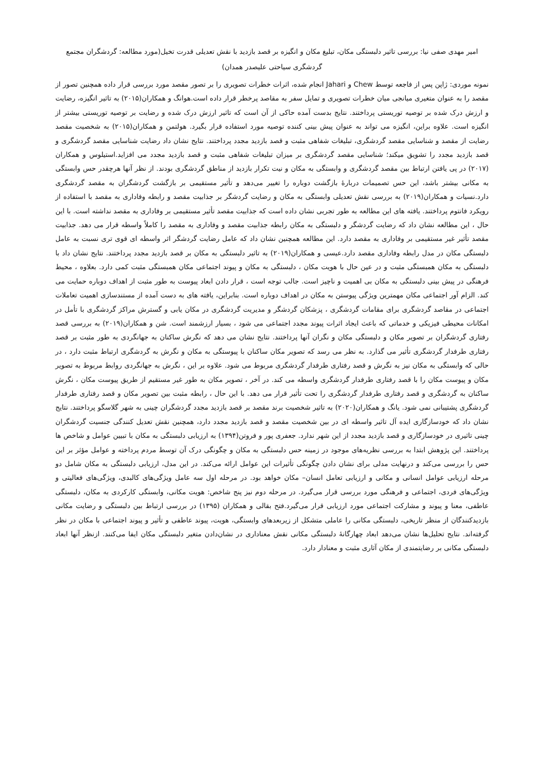امیر مهدی صفی نیا: بررسی تاثیر دلبستگی مکان، تبلیغ مکان و انگیزه بر قصد بازدید با نقش تعدیلی قدرت تخیل(مورد مطالعه: گردشگران مجتمع گردشگری سیاحتی علیصدر همدان)
نمونه موردی: ژاپن پس از فاجعه توسط Chew و Jahari انجام شده، اثرات خطرات تصویری را بر تصور مقصد مورد بررسی قرار داده همچنین تصور از مقصد را به عنوان متغیری میانجی میان خطرات تصویری و تمایل سفر به مقاصد پرخطر قرار داده است.هوانگ و همکاران(۲۰۱۵) به تاثیر انگیزه، رضایت و ارزش درک شده بر توصیه توریستی پرداختند. نتایج بدست آمده حاکی از آن است که تاثیر ارزش درک شده و رضایت بر توصیه توریستی بیشتر از انگیزه است. علاوه براین، انگیزه می تواند به عنوان پیش بینی کننده توصیه مورد استفاده قرار بگیرد. هولتمن و همکاران(۲۰۱۵) به شخصیت مقصد رضایت از مقصد و شناسایی مقصد گردشگری، تبلیغات شفاهی مثبت و قصد بازدید مجدد پرداختند. نتایج نشان داد رضایت شناسایی مقصد گردشگری و قصد بازدید مجدد را تشویق میکند؛ شناسایی مقصد گردشگری بر میزان تبلیغات شفاهی مثبت و قصد بازدید مجدد می افزاید.استیلوس و همکاران (۲۰۱۷) در پی یافتن ارتباط بین مقصد گردشگری و وابستگی به مکان و نیت تکرار بازدید از مناطق گردشگری بودند. از نظر آنها هرچقدر حس وابستگی به مکانی بیشتر باشد، این حس تصمیمات دربارۀ بازگشت دوباره را تغییر می‌دهد و تأثیر مستقیمی بر بازگشت گردشگران به مقصد گردشگری دارد.نسیات و همکاران(۲۰۱۹) به بررسی نقش تعدیلی وابستگی به مکان و رضایت گردشگر بر جذابیت مقصد و رابطه وفاداری به مقصد با استفاده از رویکرد فانتوم پرداختند. یافته های این مطالعه به طور تجربی نشان داده است که جذابیت مقصد تأثیر مستقیمی بر وفاداری به مقصد نداشته است. با این حال ، این مطالعه نشان داد که رضایت گردشگر و دلبستگی به مکان رابطه جذابیت مقصد و وفاداری به مقصد را کاملاً واسطه قرار می دهد. جذابیت مقصد تأثیر غیر مستقیمی بر وفاداری به مقصد دارد. این مطالعه همچنین نشان داد که عامل رضایت گردشگر اثر واسطه ای قوی تری نسبت به عامل دلبستگی مکان در مدل رابطه وفاداری مقصد دارد.عیسی و همکاران(۲۰۱۹) به تاثیر دلبستگی به مکان بر قصد بازدید مجدد پرداختند. نتایج نشان داد با دلبستگی به مکان همبستگی مثبت و در عین حال با هویت مکان ، دلبستگی به مکان و پیوند اجتماعی مکان همبستگی مثبت کمی دارد. بعلاوه ، محیط فرهنگی در پیش بینی دلبستگی به مکان بی اهمیت و ناچیز است. جالب توجه است ، قرار دادن ابعاد پیوست به طور مثبت از اهداف دوباره حمایت می کند. الزام آور اجتماعی مکان مهمترین ویژگی پیوستن به مکان در اهداف دوباره است. بنابراین، یافته های به دست آمده از مستندسازی اهمیت تعاملات اجتماعی در مقاصد گردشگری برای مقامات گردشگری ، پزشکان گردشگر و مدیریت گردشگری در مکان یابی و گسترش مراکز گردشگری با تأمل در امکانات محیطی فیزیکی و خدماتی که باعث ایجاد اثرات پیوند مجدد اجتماعی می شود ، بسیار ارزشمند است. شن و همکاران(۲۰۱۹) به بررسی قصد رفتاری گردشگران بر تصویر مکان و دلبستگی مکان و نگران آنها پرداختند. نتایج نشان می دهد که نگرش ساکنان به جهانگردی به طور مثبت بر قصد رفتاری طرفدار گردشگری تأثیر می گذارد. به نظر می رسد که تصویر مکان ساکنان با پیوستگی به مکان و نگرش به گردشگری ارتباط مثبت دارد ، در حالی که وابستگی به مکان نیز به نگرش و قصد رفتاری طرفدار گردشگری مربوط می شود. علاوه بر این ، نگرش به جهانگردی روابط مربوط به تصویر مکان و پیوست مکان را با قصد رفتاری طرفدار گردشگری واسطه می کند. در آخر ، تصویر مکان به طور غیر مستقیم از طریق پیوست مکان ، نگرش ساکنان به گردشگری و قصد رفتاری طرفدار گردشگری را تحت تأثیر قرار می دهد. با این حال ، رابطه مثبت بین تصویر مکان و قصد رفتاری طرفدار گردشگری پشتیبانی نمی شود. یانگ و همکاران(۲۰۲۰) به تاثیر شخصیت برند مقصد بر قصد بازدید مجدد گردشگران چینی به شهر گلاسگو پرداختند. نتایج نشان داد که خودسازگاری ایده آل تاثیر واسطه ای در بین شخصیت مقصد و قصد بازدید مجدد دارد، همچنین نقش تعدیل کنندگی جنسیت گردشگران چینی تاثیری در خودسازگاری و قصد بازدید مجدد از این شهر ندارد. جعفری پور و فروتن(۱۳۹۴) به ارزیابی دلبستگی به مکان با تبیین عوامل و شاخص ها پرداختند. این پژوهش ابتدا به بررسی نظریه‌های موجود در زمینه حس دلبستگی به مکان و چگونگی درک آن توسط مردم پرداخته و عوامل مؤثر بر این حس را بررسی می‌کند و درنهایت مدلی برای نشان دادن چگونگی تأثیرات این عوامل ارائه می‌کند. در این مدل، ارزیابی دلبستگی به مکان شامل دو مرحله ارزیابی عوامل انسانی و مکانی و ارزیابی تعامل انسان– مکان خواهد بود. در مرحله اول سه عامل ویژگی‌های کالبدی، ویژگی‌های فعالیتی و ویژگی‌های فردی، اجتماعی و فرهنگی مورد بررسی قرار می‌گیرد. در مرحله دوم نیز پنج شاخص: هویت مکانی، وابستگی کارکردی به مکان، دلبستگی عاطفی، معنا و پیوند و مشارکت اجتماعی مورد ارزیابی قرار می‌گیرد.فتح بقالی و همکاران (۱۳۹۵) در بررسی ارتباط بین دلبستگی و رضایت مکانی بازدیدکنندگان از منظر تاریخی، دلبستگی مکانی را عاملی متشکل از زیربعدهای وابستگی، هویت، پیوند عاطفی و تأثیر و پیوند اجتماعی با مکان در نظر گرفته‌اند. نتایج تحلیل‌ها نشان می‌دهد ابعاد چهارگانۀ دلبستگی مکانی نقش معناداری در نشان‌دادن متغیر دلبستگی مکان ایفا می‌کنند. ازنظر آنها ابعاد دلبستگی مکانی بر رضایتمندی از مکان آثاری مثبت و معنادار دارد.